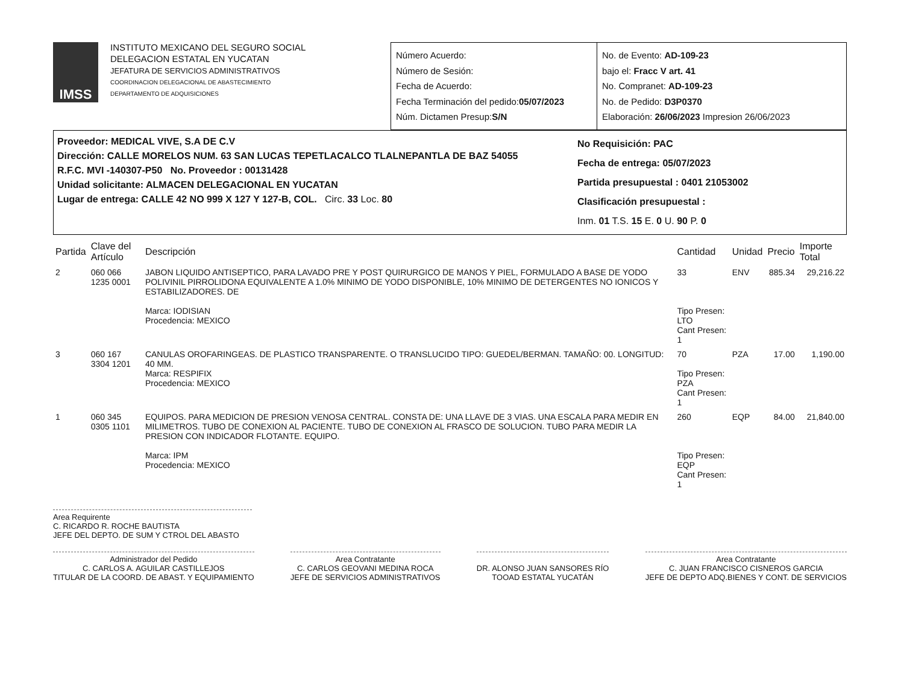IMSS
INSTITUTO MEXICANO DEL SEGURO SOCIAL
DELEGACION ESTATAL EN YUCATAN
JEFATURA DE SERVICIOS ADMINISTRATIVOS
COORDINACION DELEGACIONAL DE ABASTECIMIENTO
DEPARTAMENTO DE ADQUISICIONES
Número Acuerdo:
Número de Sesión:
Fecha de Acuerdo:
Fecha Terminación del pedido:05/07/2023
Núm. Dictamen Presup:S/N
No. de Evento: AD-109-23
bajo el: Fracc V art. 41
No. Compranet: AD-109-23
No. de Pedido: D3P0370
Elaboración: 26/06/2023 Impresion 26/06/2023
Proveedor: MEDICAL VIVE, S.A DE C.V
Dirección: CALLE MORELOS NUM. 63 SAN LUCAS TEPETLACALCO TLALNEPANTLA DE BAZ 54055
R.F.C. MVI -140307-P50 No. Proveedor : 00131428
Unidad solicitante: ALMACEN DELEGACIONAL EN YUCATAN
Lugar de entrega: CALLE 42 NO 999 X 127 Y 127-B, COL. Circ. 33 Loc. 80
No Requisición: PAC
Fecha de entrega: 05/07/2023
Partida presupuestal : 0401 21053002
Clasificación presupuestal :
Inm. 01 T.S. 15 E. 0 U. 90 P. 0
| Partida | Clave del Artículo | Descripción | Cantidad | Unidad | Precio | Importe Total |
| --- | --- | --- | --- | --- | --- | --- |
| 2 | 060 066 1235 0001 | JABON LIQUIDO ANTISEPTICO, PARA LAVADO PRE Y POST QUIRURGICO DE MANOS Y PIEL, FORMULADO A BASE DE YODO POLIVINIL PIRROLIDONA EQUIVALENTE A 1.0% MINIMO DE YODO DISPONIBLE, 10% MINIMO DE DETERGENTES NO IONICOS Y ESTABILIZADORES. DE Marca: IODISIAN Procedencia: MEXICO | 33 Tipo Presen: LTO Cant Presen: 1 | ENV | 885.34 | 29,216.22 |
| 3 | 060 167 3304 1201 | CANULAS OROFARINGEAS. DE PLASTICO TRANSPARENTE. O TRANSLUCIDO TIPO: GUEDEL/BERMAN. TAMAÑO: 00. LONGITUD: 40 MM. Marca: RESPIFIX Procedencia: MEXICO | 70 Tipo Presen: PZA Cant Presen: 1 | PZA | 17.00 | 1,190.00 |
| 1 | 060 345 0305 1101 | EQUIPOS. PARA MEDICION DE PRESION VENOSA CENTRAL. CONSTA DE: UNA LLAVE DE 3 VIAS. UNA ESCALA PARA MEDIR EN MILIMETROS. TUBO DE CONEXION AL PACIENTE. TUBO DE CONEXION AL FRASCO DE SOLUCION. TUBO PARA MEDIR LA PRESION CON INDICADOR FLOTANTE. EQUIPO. Marca: IPM Procedencia: MEXICO | 260 Tipo Presen: EQP Cant Presen: 1 | EQP | 84.00 | 21,840.00 |
Area Requirente
C. RICARDO R. ROCHE BAUTISTA
JEFE DEL DEPTO. DE SUM Y CTROL DEL ABASTO
Administrador del Pedido
C. CARLOS A. AGUILAR CASTILLEJOS
TITULAR DE LA COORD. DE ABAST. Y EQUIPAMIENTO
Area Contratante
C. CARLOS GEOVANI MEDINA ROCA
JEFE DE SERVICIOS ADMINISTRATIVOS
DR. ALONSO JUAN SANSORES RÍO
TOOAD ESTATAL YUCATÁN
Area Contratante
C. JUAN FRANCISCO CISNEROS GARCIA
JEFE DE DEPTO ADQ.BIENES Y CONT. DE SERVICIOS